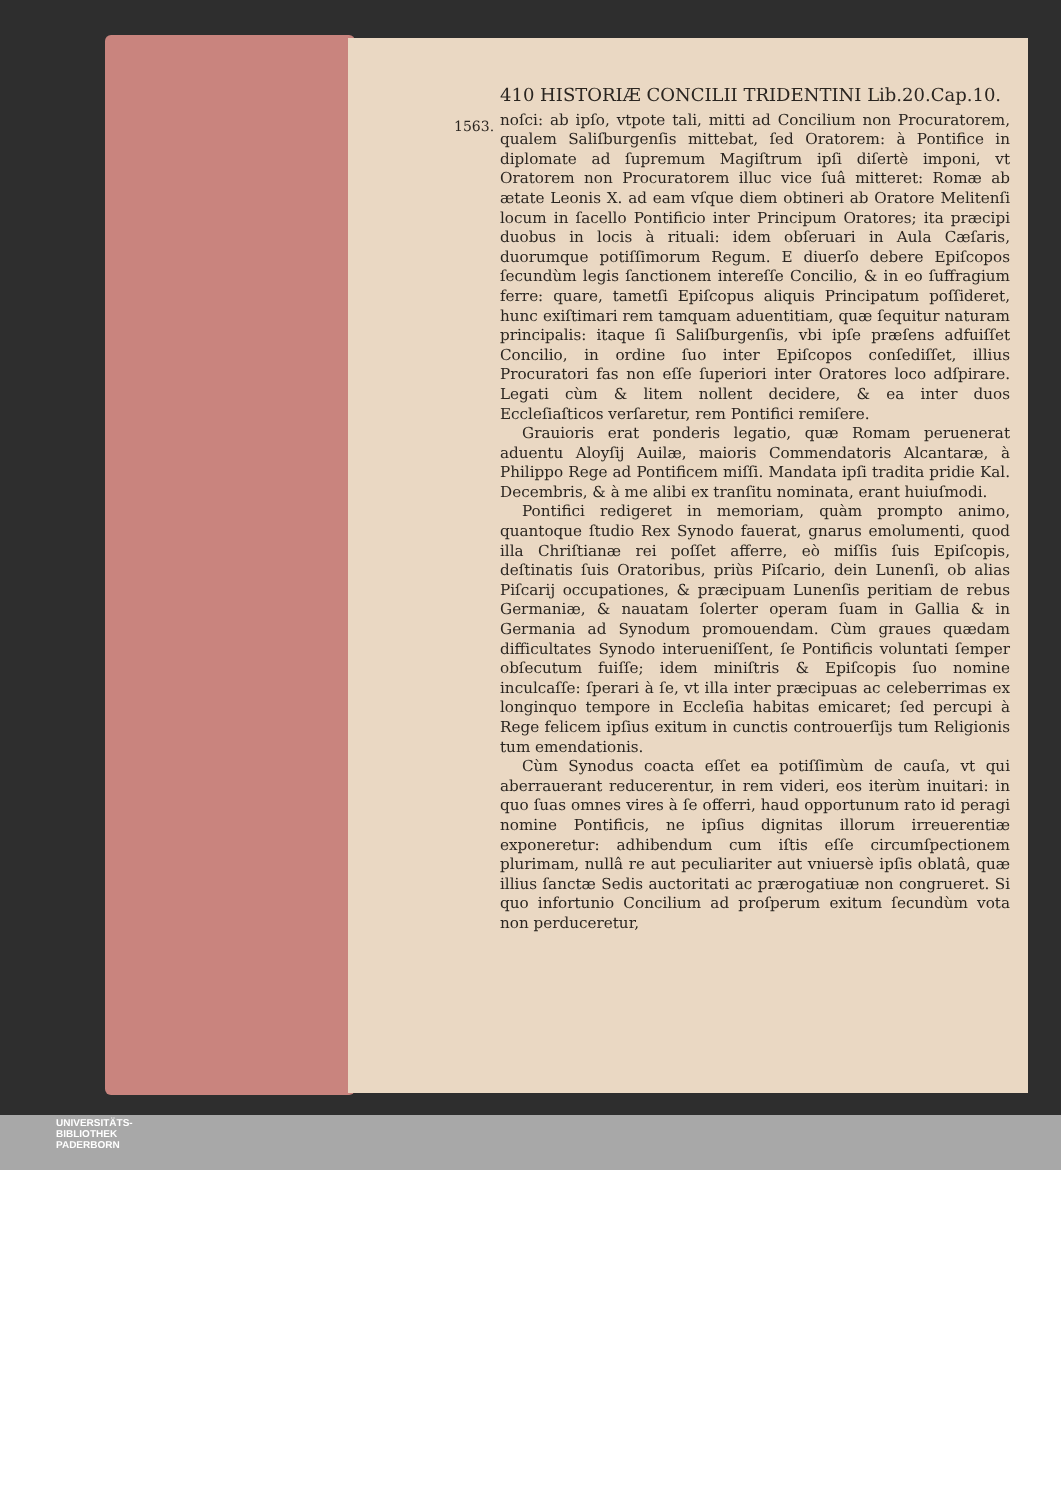410 HISTORIÆ CONCILII TRIDENTINI Lib.20.Cap.10.
1563.
noſci: ab ipſo, vtpote tali, mitti ad Concilium non Procuratorem, qualem Saliſburgenſis mittebat, ſed Oratorem: à Pontifice in diplomate ad ſupremum Magiſtrum ipſi diſertè imponi, vt Oratorem non Procuratorem illuc vice ſuâ mitteret: Romæ ab ætate Leonis X. ad eam vſque diem obtineri ab Oratore Melitenſi locum in ſacello Pontificio inter Principum Oratores; ita præcipi duobus in locis à rituali: idem obſeruari in Aula Cæſaris, duorumque potiſſimorum Regum. E diuerſo debere Epiſcopos ſecundùm legis ſanctionem intereſſe Concilio, & in eo ſuffragium ferre: quare, tametſi Epiſcopus aliquis Principatum poſſideret, hunc exiſtimari rem tamquam aduentitiam, quæ ſequitur naturam principalis: itaque ſi Saliſburgenſis, vbi ipſe præſens adfuiſſet Concilio, in ordine ſuo inter Epiſcopos conſediſſet, illius Procuratori fas non eſſe ſuperiori inter Oratores loco adſpirare. Legati cùm & litem nollent decidere, & ea inter duos Eccleſiaſticos verſaretur, rem Pontifici remiſere.
Grauioris erat ponderis legatio, quæ Romam peruenerat aduentu Aloyſij Auilæ, maioris Commendatoris Alcantaræ, à Philippo Rege ad Pontificem miſſi. Mandata ipſi tradita pridie Kal. Decembris, & à me alibi ex tranſitu nominata, erant huiuſmodi.
Pontifici redigeret in memoriam, quàm prompto animo, quantoque ſtudio Rex Synodo fauerat, gnarus emolumenti, quod illa Chriſtianæ rei poſſet afferre, eò miſſis ſuis Epiſcopis, deſtinatis ſuis Oratoribus, priùs Piſcario, dein Lunenſi, ob alias Piſcarij occupationes, & præcipuam Lunenſis peritiam de rebus Germaniæ, & nauatam ſolerter operam ſuam in Gallia & in Germania ad Synodum promouendam. Cùm graues quædam difficultates Synodo interueniſſent, ſe Pontificis voluntati ſemper obſecutum fuiſſe; idem miniſtris & Epiſcopis ſuo nomine inculcaſſe: ſperari à ſe, vt illa inter præcipuas ac celeberrimas ex longinquo tempore in Eccleſia habitas emicaret; ſed percupi à Rege felicem ipſius exitum in cunctis controuerſijs tum Religionis tum emendationis.
Cùm Synodus coacta eſſet ea potiſſimùm de cauſa, vt qui aberrauerant reducerentur, in rem videri, eos iterùm inuitari: in quo ſuas omnes vires à ſe offerri, haud opportunum rato id peragi nomine Pontificis, ne ipſius dignitas illorum irreuerentiæ exponeretur: adhibendum cum iſtis eſſe circumſpectionem plurimam, nullâ re aut peculiariter aut vniuersè ipſis oblatâ, quæ illius ſanctæ Sedis auctoritati ac prærogatiuæ non congrueret. Si quo infortunio Concilium ad proſperum exitum ſecundùm vota non perduceretur,
UNIVERSITÄTS-
BIBLIOTHEK
PADERBORN